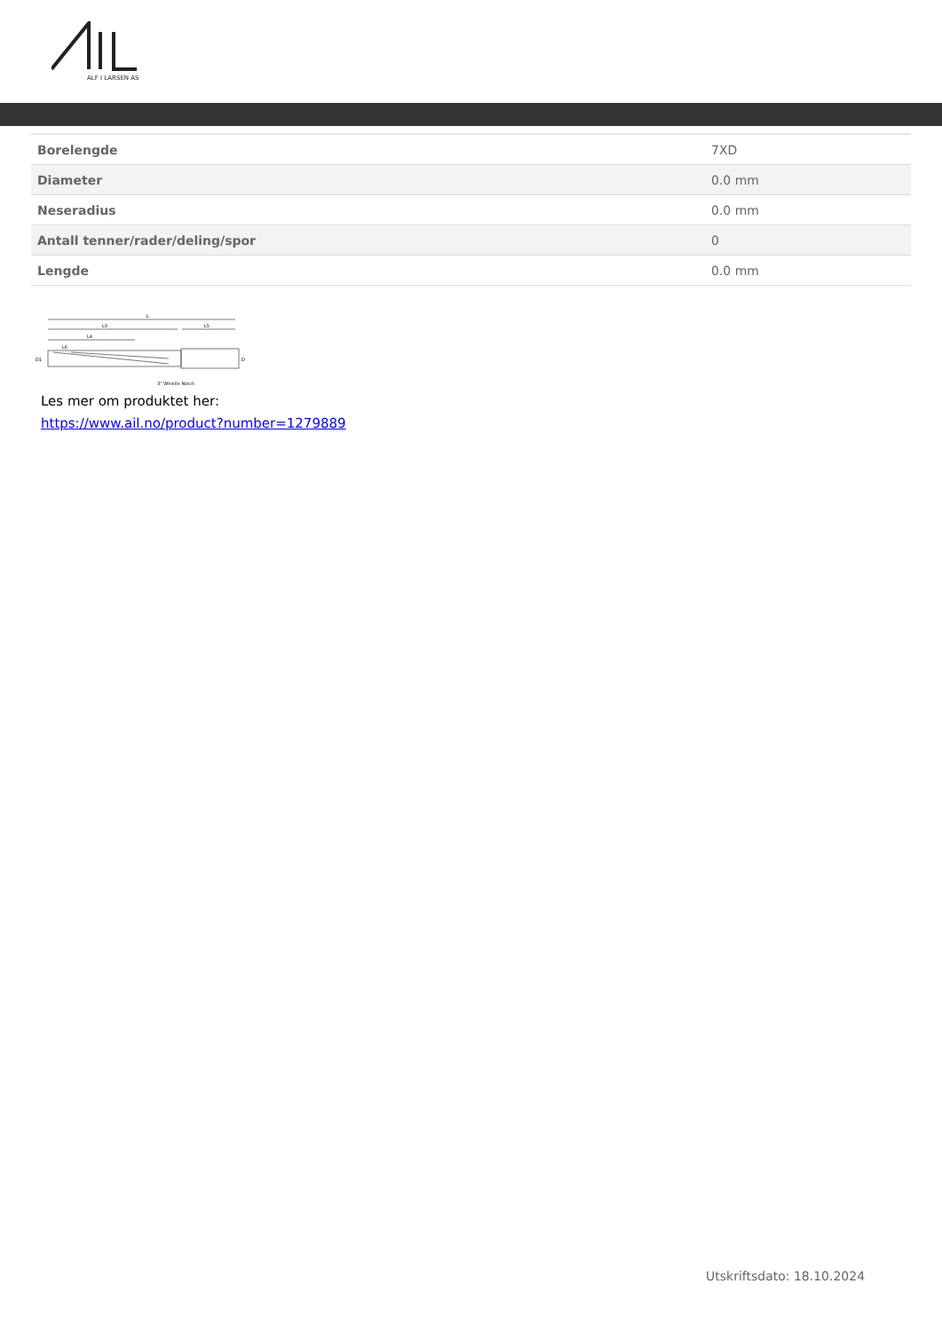ALF I LARSEN AS
| Borelengde | 7XD |
| Diameter | 0.0 mm |
| Neseradius | 0.0 mm |
| Antall tenner/rader/deling/spor | 0 |
| Lengde | 0.0 mm |
L
L3
L5
L4
L6
D1
D
3° Whistle Notch
Les mer om produktet her:
https://www.ail.no/product?number=1279889
Utskriftsdato: 18.10.2024